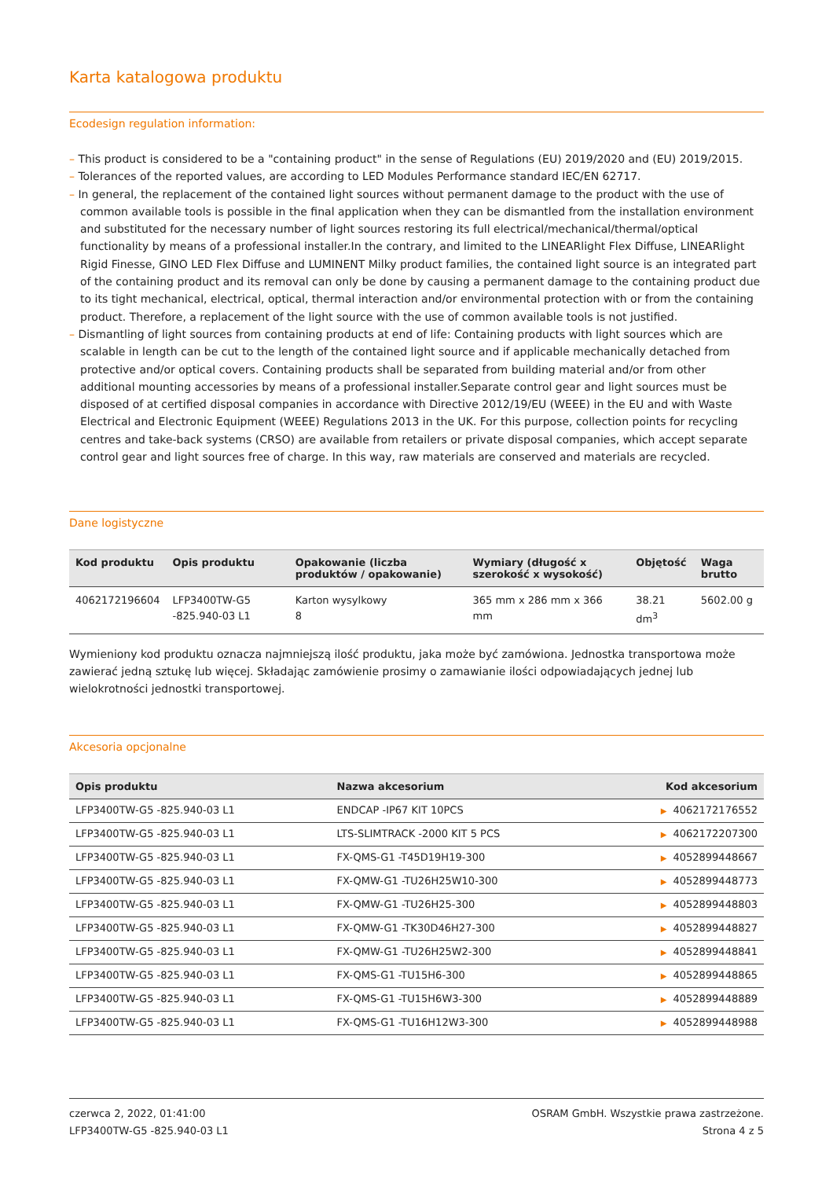Karta katalogowa produktu
Ecodesign regulation information:
– This product is considered to be a "containing product" in the sense of Regulations (EU) 2019/2020 and (EU) 2019/2015.
– Tolerances of the reported values, are according to LED Modules Performance standard IEC/EN 62717.
– In general, the replacement of the contained light sources without permanent damage to the product with the use of common available tools is possible in the final application when they can be dismantled from the installation environment and substituted for the necessary number of light sources restoring its full electrical/mechanical/thermal/optical functionality by means of a professional installer.In the contrary, and limited to the LINEARlight Flex Diffuse, LINEARlight Rigid Finesse, GINO LED Flex Diffuse and LUMINENT Milky product families, the contained light source is an integrated part of the containing product and its removal can only be done by causing a permanent damage to the containing product due to its tight mechanical, electrical, optical, thermal interaction and/or environmental protection with or from the containing product. Therefore, a replacement of the light source with the use of common available tools is not justified.
– Dismantling of light sources from containing products at end of life: Containing products with light sources which are scalable in length can be cut to the length of the contained light source and if applicable mechanically detached from protective and/or optical covers. Containing products shall be separated from building material and/or from other additional mounting accessories by means of a professional installer.Separate control gear and light sources must be disposed of at certified disposal companies in accordance with Directive 2012/19/EU (WEEE) in the EU and with Waste Electrical and Electronic Equipment (WEEE) Regulations 2013 in the UK. For this purpose, collection points for recycling centres and take-back systems (CRSO) are available from retailers or private disposal companies, which accept separate control gear and light sources free of charge. In this way, raw materials are conserved and materials are recycled.
Dane logistyczne
| Kod produktu | Opis produktu | Opakowanie (liczba produktów / opakowanie) | Wymiary (długość x szerokość x wysokość) | Objętość | Waga brutto |
| --- | --- | --- | --- | --- | --- |
| 4062172196604 | LFP3400TW-G5 -825.940-03 L1 | Karton wysylkowy 8 | 365 mm x 286 mm x 366 mm | 38.21 dm<sup>3</sup> | 5602.00 g |
Wymieniony kod produktu oznacza najmniejszą ilość produktu, jaka może być zamówiona. Jednostka transportowa może zawierać jedną sztukę lub więcej. Składając zamówienie prosimy o zamawianie ilości odpowiadających jednej lub wielokrotności jednostki transportowej.
Akcesoria opcjonalne
| Opis produktu | Nazwa akcesorium | Kod akcesorium |
| --- | --- | --- |
| LFP3400TW-G5 -825.940-03 L1 | ENDCAP -IP67 KIT 10PCS | ▶ 4062172176552 |
| LFP3400TW-G5 -825.940-03 L1 | LTS-SLIMTRACK -2000 KIT 5 PCS | ▶ 4062172207300 |
| LFP3400TW-G5 -825.940-03 L1 | FX-QMS-G1 -T45D19H19-300 | ▶ 4052899448667 |
| LFP3400TW-G5 -825.940-03 L1 | FX-QMW-G1 -TU26H25W10-300 | ▶ 4052899448773 |
| LFP3400TW-G5 -825.940-03 L1 | FX-QMW-G1 -TU26H25-300 | ▶ 4052899448803 |
| LFP3400TW-G5 -825.940-03 L1 | FX-QMW-G1 -TK30D46H27-300 | ▶ 4052899448827 |
| LFP3400TW-G5 -825.940-03 L1 | FX-QMW-G1 -TU26H25W2-300 | ▶ 4052899448841 |
| LFP3400TW-G5 -825.940-03 L1 | FX-QMS-G1 -TU15H6-300 | ▶ 4052899448865 |
| LFP3400TW-G5 -825.940-03 L1 | FX-QMS-G1 -TU15H6W3-300 | ▶ 4052899448889 |
| LFP3400TW-G5 -825.940-03 L1 | FX-QMS-G1 -TU16H12W3-300 | ▶ 4052899448988 |
czerwca 2, 2022, 01:41:00
LFP3400TW-G5 -825.940-03 L1
OSRAM GmbH. Wszystkie prawa zastrzeżone.
Strona 4 z 5